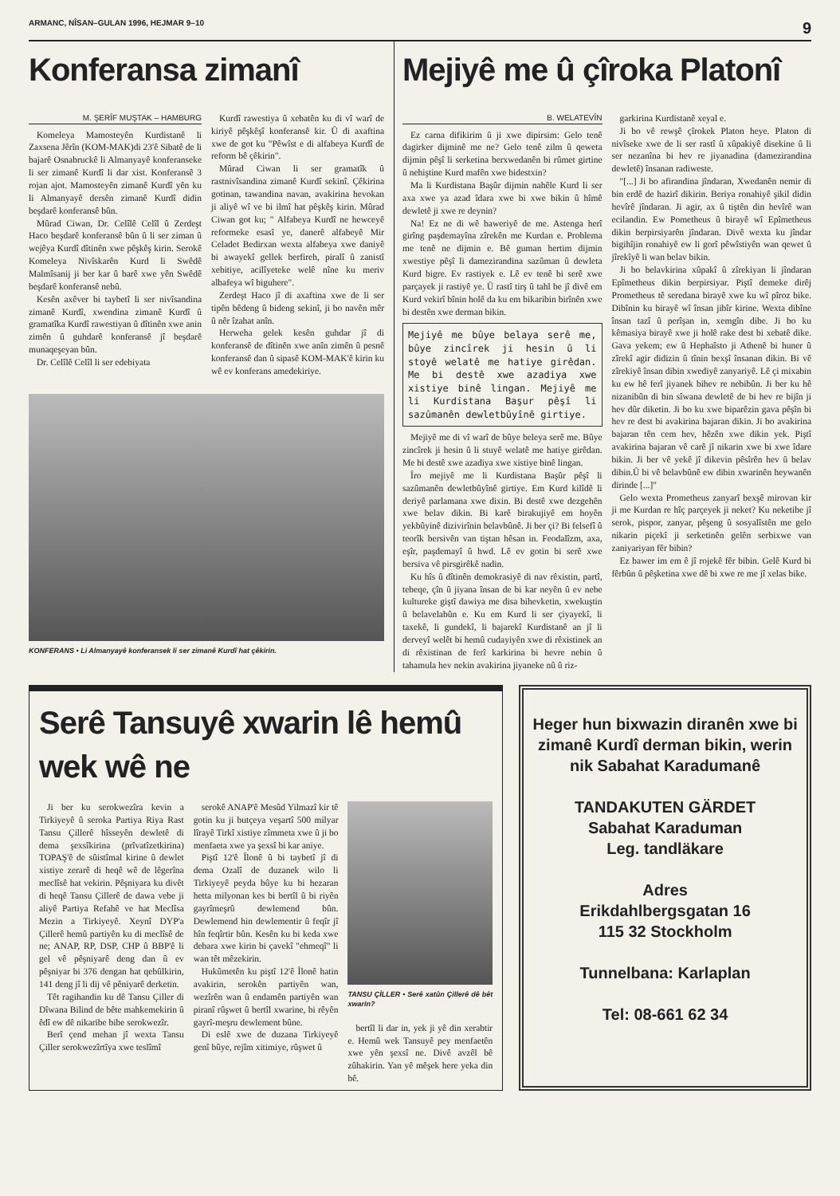ARMANC, NÎSAN–GULAN 1996, HEJMAR 9–10 9
Konferansa zimanî
M. ŞERÎF MUŞTAK – HAMBURG
Komeleya Mamosteyên Kurdistanê li Zaxsena Jêrîn (KOM-MAK)di 23'ê Sibatê de li bajarê Osnabruckê li Almanyayê konferanseke li ser zimanê Kurdî li dar xist. Konferansê 3 rojan ajot. Mamosteyên zimanê Kurdî yên ku li Almanyayê dersên zimanê Kurdî didin beşdarê konferansê bûn.
Mûrad Ciwan, Dr. Celîlê Celîl û Zerdeşt Haco beşdarê konferansê bûn û li ser ziman û wejêya Kurdî dîtinên xwe pêşkêş kirin. Serokê Komeleya Nivîskarên Kurd li Swêdê Malmîsanij ji ber kar û barê xwe yên Swêdê beşdarê konferansê nebû.
Kesên axêver bi taybetî li ser nivîsandina zimanê Kurdî, xwendina zimanê Kurdî û gramatîka Kurdî rawestiyan û dîtinên xwe anin zimên û guhdarê konferansê jî beşdarê munaqeşeyan bûn.
Dr. Celîlê Celîl li ser edebiyata
Kurdî rawestiya û xebatên ku di vî warî de kiriyê pêşkêşî konferansê kir. Û di axaftina xwe de got ku "Pêwîst e di alfabeya Kurdî de reform bê çêkirin".
Mûrad Ciwan li ser gramatîk û rastnivîsandina zimanê Kurdî sekinî. Çêkirina gotinan, tawandina navan, avakirina hevokan ji aliyê wî ve bi ilmî hat pêşkêş kirin. Mûrad Ciwan got ku; " Alfabeya Kurdî ne hewceyê reformeke esasî ye, danerê alfabeyê Mir Celadet Bedirxan wexta alfabeya xwe daniyê bi awayekî gellek berfireh, piralî û zanistî xebitiye, acilîyeteke welê nîne ku meriv albafeya wî biguhere".
Zerdeşt Haco jî di axaftina xwe de li ser tipên bêdeng û bideng sekinî, ji bo navên mêr û nêr îzahat anîn.
Herweha gelek kesên guhdar jî di konferansê de dîtinên xwe anîn zimên û pesnê konferansê dan û sipasê KOM-MAK'ê kirin ku wê ev konferans amedekiriye.
KONFERANS • Li Almanyayê konferansek li ser zimanê Kurdî hat çêkirin.
Mejiyê me û çîroka Platonî
B. WELATEVÎN
Ez carna difikirim û ji xwe dipirsim: Gelo tenê dagirker dijminê me ne? Gelo tenê zilm û qeweta dijmin pêşî li serketina berxwedanên bi rûmet girtine û nehiştine Kurd mafên xwe bidestxin?
Ma li Kurdistana Başûr dijmin nahêle Kurd li ser axa xwe ya azad îdara xwe bi xwe bikin û hîmê dewletê ji xwe re deynin?
Na! Ez ne di wê baweriyê de me. Astenga herî girîng paşdemayîna zîrekên me Kurdan e. Problema me tenê ne dijmin e. Bê guman hertim dijmin xwestiye pêşî li damezirandina sazûman û dewleta Kurd bigre. Ev rastiyek e. Lê ev tenê bi serê xwe parçayek ji rastiyê ye. Û rastî tirş û tahl be jî divê em Kurd vekirî bînin holê da ku em bikaribin birînên xwe bi destên xwe derman bikin.
Mejiyê me bûye belaya serê me, bûye zincîrek ji hesin û li stoyê welatê me hatiye girêdan. Me bi destê xwe azadiya xwe xistiye binê lingan. Mejiyê me li Kurdistana Başur pêşî li sazûmanên dewletbûyînê girtiye.
Mejiyê me di vî warî de bûye beleya serê me. Bûye zincîrek ji hesin û li stuyê welatê me hatiye girêdan. Me bi destê xwe azadiya xwe xistiye binê lingan.
Îro mejiyê me li Kurdistana Başûr pêşî li sazûmanên dewletbûyînê girtiye. Em Kurd kilîdê li deriyê parlamana xwe dixin. Bi destê xwe dezgehên xwe belav dikin. Bi karê birakujiyê em hoyên yekbûyinê dizivirînin belavbûnê. Ji ber çi? Bi felsefî û teorîk bersivên van tiştan hêsan in. Feodalîzm, axa, eşîr, paşdemayî û hwd. Lê ev gotin bi serê xwe bersiva vê pirsgirêkê nadin.
Ku hîs û dîtinên demokrasiyê di nav rêxistin, partî, tebeqe, çîn û jiyana însan de bi kar neyên û ev nebe kultureke giştî dawiya me disa bihevketin, xwekuştin û belavelabûn e. Ku em Kurd li ser çiyayekî, li taxekê, li gundekî, li bajarekî Kurdistanê an jî li derveyî welêt bi hemû cudayiyên xwe di rêxistinek an di rêxistinan de ferî karkirina bi hevre nebin û tahamula hev nekin avakirina jiyaneke nû û riz-
garkirina Kurdistanê xeyal e.
Ji bo vê rewşê çîrokek Platon heye. Platon di nivîseke xwe de li ser rastî û xûpakiyê disekine û li ser nezanîna bi hev re jiyanadina (damezirandina dewletê) însanan radiweste.
"[...] Ji bo afirandina jîndaran, Xwedanên nemir di bin erdê de hazirî dikirin. Beriya ronahiyê şikil didin hevîrê jîndaran. Ji agir, ax û tiştên din hevîrê wan ecilandin. Ew Pometheus û birayê wî Epîmetheus dikin berpirsiyarên jîndaran. Divê wexta ku jîndar bigihîjin ronahiyê ew li gorî pêwîstiyên wan qewet û jîrekîyê li wan belav bikin.
Ji bo belavkirina xûpakî û zîrekiyan li jîndaran Epîmetheus dikin berpirsiyar. Piştî demeke dirêj Prometheus tê seredana birayê xwe ku wî pîroz bike. Dibînin ku birayê wî însan jibîr kirine. Wexta dibîne însan tazî û perîşan in, xemgîn dibe. Ji bo ku kêmasiya birayê xwe ji holê rake dest bi xebatê dike. Gava yekem; ew û Hephaîsto ji Athenê bi huner û zîrekî agir didizin û tînin bexşî însanan dikin. Bi vê zîrekiyê însan dibin xwediyê zanyariyê. Lê çi mixabin ku ew hê ferî jiyanek bihev re nebibûn. Ji ber ku hê nizanibûn di bin sîwana dewletê de bi hev re bijîn ji hev dûr diketin. Ji bo ku xwe biparêzin gava pêşîn bi hev re dest bi avakirina bajaran dikin. Ji bo avakirina bajaran tên cem hev, hêzên xwe dikin yek. Piştî avakirina bajaran vê carê jî nikarin xwe bi xwe îdare bikin. Ji ber vê yekê jî dikevin pêsîrên hev û belav dibin.Û bi vê belavbûnê ew dibin xwarinên heywanên dirinde [...]"
Gelo wexta Prometheus zanyarî bexşê mirovan kir ji me Kurdan re hîç parçeyek ji neket? Ku neketibe jî serok, pispor, zanyar, pêşeng û sosyalîstên me gelo nikarin piçekî ji serketinên gelên serbixwe van zaniyariyan fêr bibin?
Ez bawer im em ê jî rojekê fêr bibin. Gelê Kurd bi fêrbûn û pêşketina xwe dê bi xwe re me jî xelas bike.
Serê Tansuyê xwarin lê hemû wek wê ne
Ji ber ku serokwezîra kevin a Tirkiyeyê û seroka Partiya Riya Rast Tansu Çillerê hîsseyên dewletê di dema şexsîkirina (prîvatîzetkirina) TOPAŞ'ê de sûistîmal kirine û dewlet xistiye zerarê di heqê wê de lêgerîna meclîsê hat vekirin. Pêşniyara ku divêt di heqê Tansu Çillerê de dawa vebe ji aliyê Partiya Refahê ve hat Meclîsa Mezin a Tirkiyeyê. Xeynî DYP'a Çillerê hemû partiyên ku di meclîsê de ne; ANAP, RP, DSP, CHP û BBP'ê li gel vê pêşniyarê deng dan û ev pêşniyar bi 376 dengan hat qebûlkirin, 141 deng jî li dij vê pêniyarê derketin.
Têt ragihandin ku dê Tansu Çiller di Dîwana Bilind de bête mahkemekirin û êdî ew dê nikaribe bibe serokwezîr.
Berî çend mehan jî wexta Tansu Çiller serokwezîrtîya xwe teslîmî
serokê ANAP'ê Mesûd Yilmazî kir tê gotin ku ji butçeya veşartî 500 milyar lîrayê Tirkî xistiye zîmmeta xwe û ji bo menfaeta xwe ya şexsî bi kar aniye.
Piştî 12'ê Îlonê û bi taybetî jî di dema Ozalî de duzanek wilo li Tirkiyeyê peyda bûye ku bi hezaran hetta milyonan kes bi bertîl û bi riyên gayrîmeşrû dewlemend bûn. Dewlemend hin dewlementir û feqîr jî hîn feqîrtir bûn. Kesên ku bi keda xwe debara xwe kirin bi çavekî "ehmeqî" li wan têt mêzekirin.
Hukûmetên ku piştî 12'ê Îlonê hatin avakirin, serokên partiyên wan, wezîrên wan û endamên partiyên wan piranî rûşwet û bertîl xwarine, bi rêyên gayrî-meşru dewlement bûne.
Di eslê xwe de duzana Tirkiyeyê genî bûye, rejîm xitimiye, rûşwet û
TANSU ÇİLLER • Serê xatûn Çillerê dê bêt xwarin?
bertîl li dar in, yek ji yê din xerabtir e. Hemû wek Tansuyê pey menfaetên xwe yên şexsî ne. Divê avzêl bê zûhakirin. Yan yê mêşek here yeka din bê.
Heger hun bixwazin diranên xwe bi zimanê Kurdî derman bikin, werin nik Sabahat Karadumanê
TANDAKUTEN GÄRDET
Sabahat Karaduman
Leg. tandläkare
Adres
Erikdahlbergsgatan 16
115 32 Stockholm
Tunnelbana: Karlaplan
Tel: 08-661 62 34